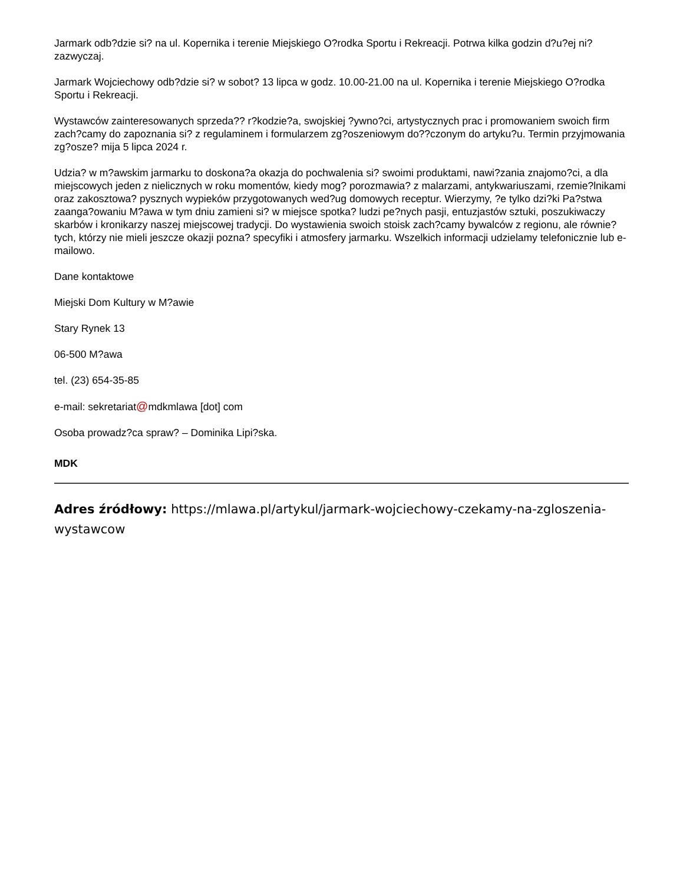Jarmark odb?dzie si? na ul. Kopernika i terenie Miejskiego O?rodka Sportu i Rekreacji. Potrwa kilka godzin d?u?ej ni? zazwyczaj.
Jarmark Wojciechowy odb?dzie si? w sobot? 13 lipca w godz. 10.00-21.00 na ul. Kopernika i terenie Miejskiego O?rodka Sportu i Rekreacji.
Wystawców zainteresowanych sprzeda?? r?kodzie?a, swojskiej ?ywno?ci, artystycznych prac i promowaniem swoich firm zach?camy do zapoznania si? z regulaminem i formularzem zg?oszeniowym do??czonym do artyku?u. Termin przyjmowania zg?osze? mija 5 lipca 2024 r.
Udzia? w m?awskim jarmarku to doskona?a okazja do pochwalenia si? swoimi produktami, nawi?zania znajomo?ci, a dla miejscowych jeden z nielicznych w roku momentów, kiedy mog? porozmawia? z malarzami, antykwariuszami, rzemie?lnikami oraz zakosztowa? pysznych wypieków przygotowanych wed?ug domowych receptur. Wierzymy, ?e tylko dzi?ki Pa?stwa zaanga?owaniu M?awa w tym dniu zamieni si? w miejsce spotka? ludzi pe?nych pasji, entuzjastów sztuki, poszukiwaczy skarbów i kronikarzy naszej miejscowej tradycji. Do wystawienia swoich stoisk zach?camy bywalców z regionu, ale równie? tych, którzy nie mieli jeszcze okazji pozna? specyfiki i atmosfery jarmarku. Wszelkich informacji udzielamy telefonicznie lub e-mailowo.
Dane kontaktowe
Miejski Dom Kultury w M?awie
Stary Rynek 13
06-500 M?awa
tel. (23) 654-35-85
e-mail: sekretariat@mdkmlawa [dot] com
Osoba prowadz?ca spraw? – Dominika Lipi?ska.
MDK
Adres źródłowy: https://mlawa.pl/artykul/jarmark-wojciechowy-czekamy-na-zgloszenia-wystawcow